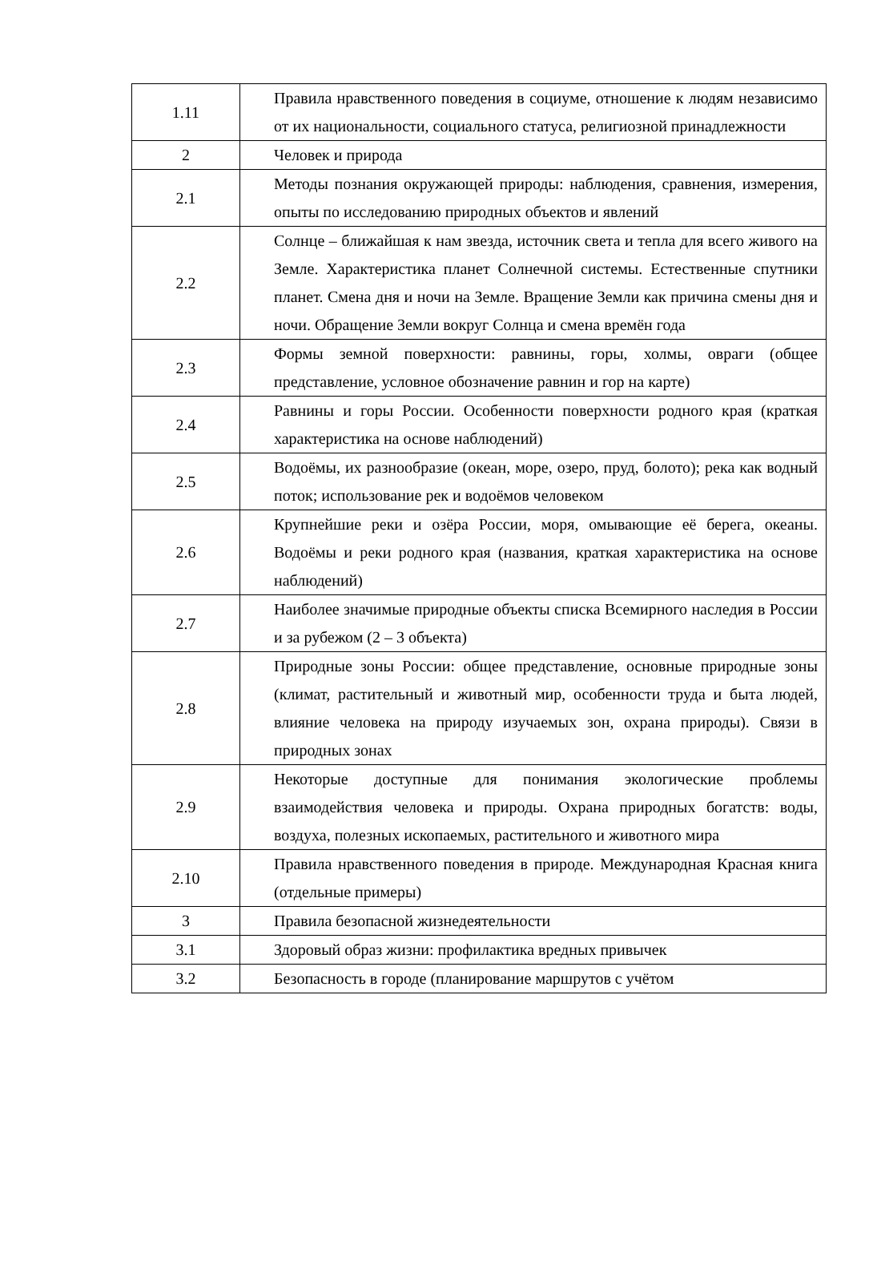| 1.11 | Правила нравственного поведения в социуме, отношение к людям независимо от их национальности, социального статуса, религиозной принадлежности |
| 2 | Человек и природа |
| 2.1 | Методы познания окружающей природы: наблюдения, сравнения, измерения, опыты по исследованию природных объектов и явлений |
| 2.2 | Солнце – ближайшая к нам звезда, источник света и тепла для всего живого на Земле. Характеристика планет Солнечной системы. Естественные спутники планет. Смена дня и ночи на Земле. Вращение Земли как причина смены дня и ночи. Обращение Земли вокруг Солнца и смена времён года |
| 2.3 | Формы земной поверхности: равнины, горы, холмы, овраги (общее представление, условное обозначение равнин и гор на карте) |
| 2.4 | Равнины и горы России. Особенности поверхности родного края (краткая характеристика на основе наблюдений) |
| 2.5 | Водоёмы, их разнообразие (океан, море, озеро, пруд, болото); река как водный поток; использование рек и водоёмов человеком |
| 2.6 | Крупнейшие реки и озёра России, моря, омывающие её берега, океаны. Водоёмы и реки родного края (названия, краткая характеристика на основе наблюдений) |
| 2.7 | Наиболее значимые природные объекты списка Всемирного наследия в России и за рубежом (2 – 3 объекта) |
| 2.8 | Природные зоны России: общее представление, основные природные зоны (климат, растительный и животный мир, особенности труда и быта людей, влияние человека на природу изучаемых зон, охрана природы). Связи в природных зонах |
| 2.9 | Некоторые доступные для понимания экологические проблемы взаимодействия человека и природы. Охрана природных богатств: воды, воздуха, полезных ископаемых, растительного и животного мира |
| 2.10 | Правила нравственного поведения в природе. Международная Красная книга (отдельные примеры) |
| 3 | Правила безопасной жизнедеятельности |
| 3.1 | Здоровый образ жизни: профилактика вредных привычек |
| 3.2 | Безопасность в городе (планирование маршрутов с учётом |